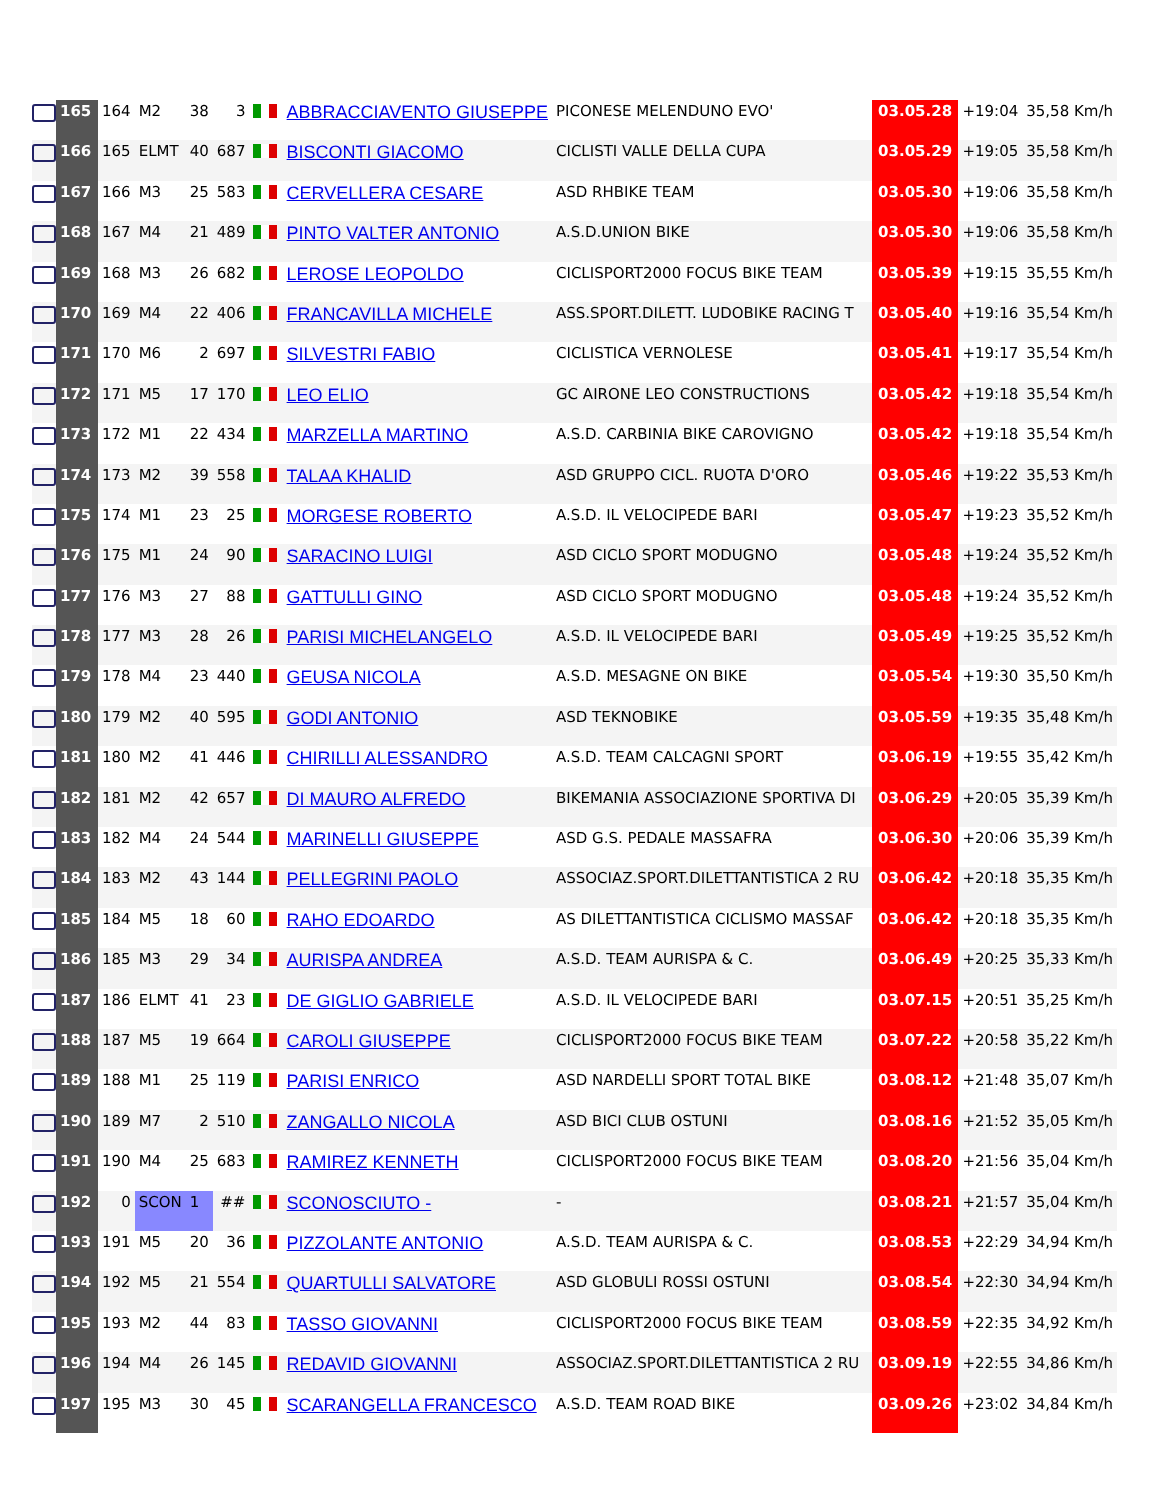| | 165 | 164 | M2 | 38 | 3 | | ABBRACCIAVENTO GIUSEPPE | PICONESE MELENDUNO EVO' | 03.05.28 | +19:04 | 35,58 Km/h |
| | 166 | 165 | ELMT | 40 | 687 | | BISCONTI GIACOMO | CICLISTI VALLE DELLA CUPA | 03.05.29 | +19:05 | 35,58 Km/h |
| | 167 | 166 | M3 | 25 | 583 | | CERVELLERA CESARE | ASD RHBIKE TEAM | 03.05.30 | +19:06 | 35,58 Km/h |
| | 168 | 167 | M4 | 21 | 489 | | PINTO VALTER ANTONIO | A.S.D.UNION BIKE | 03.05.30 | +19:06 | 35,58 Km/h |
| | 169 | 168 | M3 | 26 | 682 | | LEROSE LEOPOLDO | CICLISPORT2000 FOCUS BIKE TEAM | 03.05.39 | +19:15 | 35,55 Km/h |
| | 170 | 169 | M4 | 22 | 406 | | FRANCAVILLA MICHELE | ASS.SPORT.DILETT. LUDOBIKE RACING T | 03.05.40 | +19:16 | 35,54 Km/h |
| | 171 | 170 | M6 | 2 | 697 | | SILVESTRI FABIO | CICLISTICA VERNOLESE | 03.05.41 | +19:17 | 35,54 Km/h |
| | 172 | 171 | M5 | 17 | 170 | | LEO ELIO | GC AIRONE LEO CONSTRUCTIONS | 03.05.42 | +19:18 | 35,54 Km/h |
| | 173 | 172 | M1 | 22 | 434 | | MARZELLA MARTINO | A.S.D. CARBINIA BIKE CAROVIGNO | 03.05.42 | +19:18 | 35,54 Km/h |
| | 174 | 173 | M2 | 39 | 558 | | TALAA KHALID | ASD GRUPPO CICL. RUOTA D'ORO | 03.05.46 | +19:22 | 35,53 Km/h |
| | 175 | 174 | M1 | 23 | 25 | | MORGESE ROBERTO | A.S.D. IL VELOCIPEDE BARI | 03.05.47 | +19:23 | 35,52 Km/h |
| | 176 | 175 | M1 | 24 | 90 | | SARACINO LUIGI | ASD CICLO SPORT MODUGNO | 03.05.48 | +19:24 | 35,52 Km/h |
| | 177 | 176 | M3 | 27 | 88 | | GATTULLI GINO | ASD CICLO SPORT MODUGNO | 03.05.48 | +19:24 | 35,52 Km/h |
| | 178 | 177 | M3 | 28 | 26 | | PARISI MICHELANGELO | A.S.D. IL VELOCIPEDE BARI | 03.05.49 | +19:25 | 35,52 Km/h |
| | 179 | 178 | M4 | 23 | 440 | | GEUSA NICOLA | A.S.D. MESAGNE ON BIKE | 03.05.54 | +19:30 | 35,50 Km/h |
| | 180 | 179 | M2 | 40 | 595 | | GODI ANTONIO | ASD TEKNOBIKE | 03.05.59 | +19:35 | 35,48 Km/h |
| | 181 | 180 | M2 | 41 | 446 | | CHIRILLI ALESSANDRO | A.S.D. TEAM CALCAGNI SPORT | 03.06.19 | +19:55 | 35,42 Km/h |
| | 182 | 181 | M2 | 42 | 657 | | DI MAURO ALFREDO | BIKEMANIA ASSOCIAZIONE SPORTIVA DI | 03.06.29 | +20:05 | 35,39 Km/h |
| | 183 | 182 | M4 | 24 | 544 | | MARINELLI GIUSEPPE | ASD G.S. PEDALE MASSAFRA | 03.06.30 | +20:06 | 35,39 Km/h |
| | 184 | 183 | M2 | 43 | 144 | | PELLEGRINI PAOLO | ASSOCIAZ.SPORT.DILETTANTISTICA 2 RU | 03.06.42 | +20:18 | 35,35 Km/h |
| | 185 | 184 | M5 | 18 | 60 | | RAHO EDOARDO | AS DILETTANTISTICA CICLISMO MASSAF | 03.06.42 | +20:18 | 35,35 Km/h |
| | 186 | 185 | M3 | 29 | 34 | | AURISPA ANDREA | A.S.D. TEAM AURISPA & C. | 03.06.49 | +20:25 | 35,33 Km/h |
| | 187 | 186 | ELMT | 41 | 23 | | DE GIGLIO GABRIELE | A.S.D. IL VELOCIPEDE BARI | 03.07.15 | +20:51 | 35,25 Km/h |
| | 188 | 187 | M5 | 19 | 664 | | CAROLI GIUSEPPE | CICLISPORT2000 FOCUS BIKE TEAM | 03.07.22 | +20:58 | 35,22 Km/h |
| | 189 | 188 | M1 | 25 | 119 | | PARISI ENRICO | ASD NARDELLI SPORT TOTAL BIKE | 03.08.12 | +21:48 | 35,07 Km/h |
| | 190 | 189 | M7 | 2 | 510 | | ZANGALLO NICOLA | ASD BICI CLUB OSTUNI | 03.08.16 | +21:52 | 35,05 Km/h |
| | 191 | 190 | M4 | 25 | 683 | | RAMIREZ KENNETH | CICLISPORT2000 FOCUS BIKE TEAM | 03.08.20 | +21:56 | 35,04 Km/h |
| | 192 | 0 | SCON | 1 | ## | | SCONOSCIUTO - | - | 03.08.21 | +21:57 | 35,04 Km/h |
| | 193 | 191 | M5 | 20 | 36 | | PIZZOLANTE ANTONIO | A.S.D. TEAM AURISPA & C. | 03.08.53 | +22:29 | 34,94 Km/h |
| | 194 | 192 | M5 | 21 | 554 | | QUARTULLI SALVATORE | ASD GLOBULI ROSSI OSTUNI | 03.08.54 | +22:30 | 34,94 Km/h |
| | 195 | 193 | M2 | 44 | 83 | | TASSO GIOVANNI | CICLISPORT2000 FOCUS BIKE TEAM | 03.08.59 | +22:35 | 34,92 Km/h |
| | 196 | 194 | M4 | 26 | 145 | | REDAVID GIOVANNI | ASSOCIAZ.SPORT.DILETTANTISTICA 2 RU | 03.09.19 | +22:55 | 34,86 Km/h |
| | 197 | 195 | M3 | 30 | 45 | | SCARANGELLA FRANCESCO | A.S.D. TEAM ROAD BIKE | 03.09.26 | +23:02 | 34,84 Km/h |